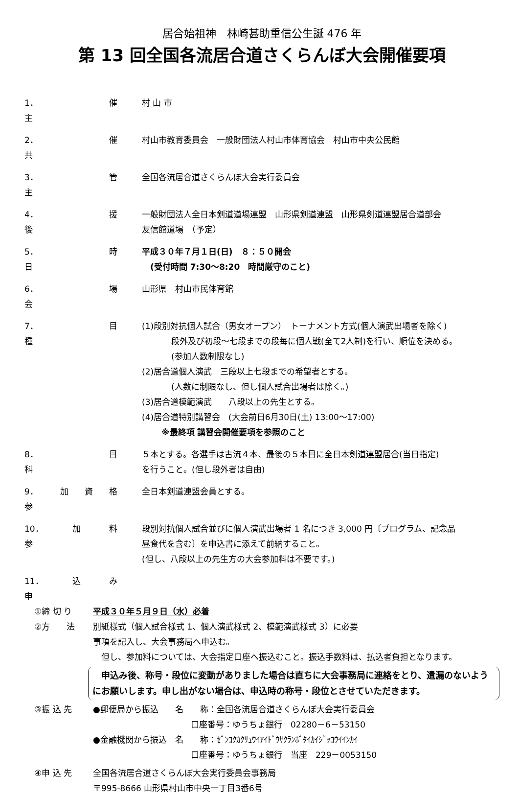居合始祖神　林崎甚助重信公生誕 476 年
第 13 回全国各流居合道さくらんぼ大会開催要項
1．主 催 村 山 市
2．共 催 村山市教育委員会　一般財団法人村山市体育協会　村山市中央公民館
3．主 管 全国各流居合道さくらんぼ大会実行委員会
4．後 援 一般財団法人全日本剣道道場連盟　山形県剣道連盟　山形県剣道連盟居合道部会
友信館道場　（予定）
5．日 時 平成３０年７月１日(日)　８：５０開会
　(受付時間 7:30～8:20　時間厳守のこと)
6．会 場 山形県　村山市民体育館
7．種 目 (1)段別対抗個人試合（男女オープン）　トーナメント方式(個人演武出場者を除く)
段外及び初段～七段までの段毎に個人戦(全て2人制)を行い、順位を決める。
(参加人数制限なし)
(2)居合道個人演武　三段以上七段までの希望者とする。
(人数に制限なし、但し個人試合出場者は除く。)
(3)居合道模範演武　　八段以上の先生とする。
(4)居合道特別講習会　(大会前日6月30日(土) 13:00～17:00)
※最終項 講習会開催要項を参照のこと
8．科 目 ５本とする。各選手は古流４本、最後の５本目に全日本剣道連盟居合(当日指定)
を行うこと。(但し段外者は自由)
9．参 加 資 格 全日本剣道連盟会員とする。
10．参 加 料 段別対抗個人試合並びに個人演武出場者 1 名につき 3,000 円〔プログラム、記念品
昼食代を含む〕を申込書に添えて前納すること。
(但し、八段以上の先生方の大会参加料は不要です。)
11．申 込 み
①締 切 り 平成３０年５月９日（水）必着
②方　　法 別紙様式（個人試合様式 1、個人演武様式 2、模範演武様式 3）に必要
事項を記入し、大会事務局へ申込む。
　但し、参加料については、大会指定口座へ振込むこと。振込手数料は、払込者負担となります。
　申込み後、称号・段位に変動がありました場合は直ちに大会事務局に連絡をとり、遺漏のないようにお願いします。申し出がない場合は、申込時の称号・段位とさせていただきます。
③振 込 先 ●郵便局から振込　　名　　称：全国各流居合道さくらんぼ大会実行委員会
口座番号：ゆうちょ銀行　02280－6－53150
●金融機関から振込　名　　称：ｾﾞﾝｺｸｶｸﾘｭｳｲｱｲﾄﾞｳｻｸﾗﾝﾎﾞﾀｲｶｲｼﾞｯｺｳｲｲﾝｶｲ
口座番号：ゆうちょ銀行　当座　229－0053150
④申 込 先 全国各流居合道さくらんぼ大会実行委員会事務局
〒995-8666 山形県村山市中央一丁目3番6号